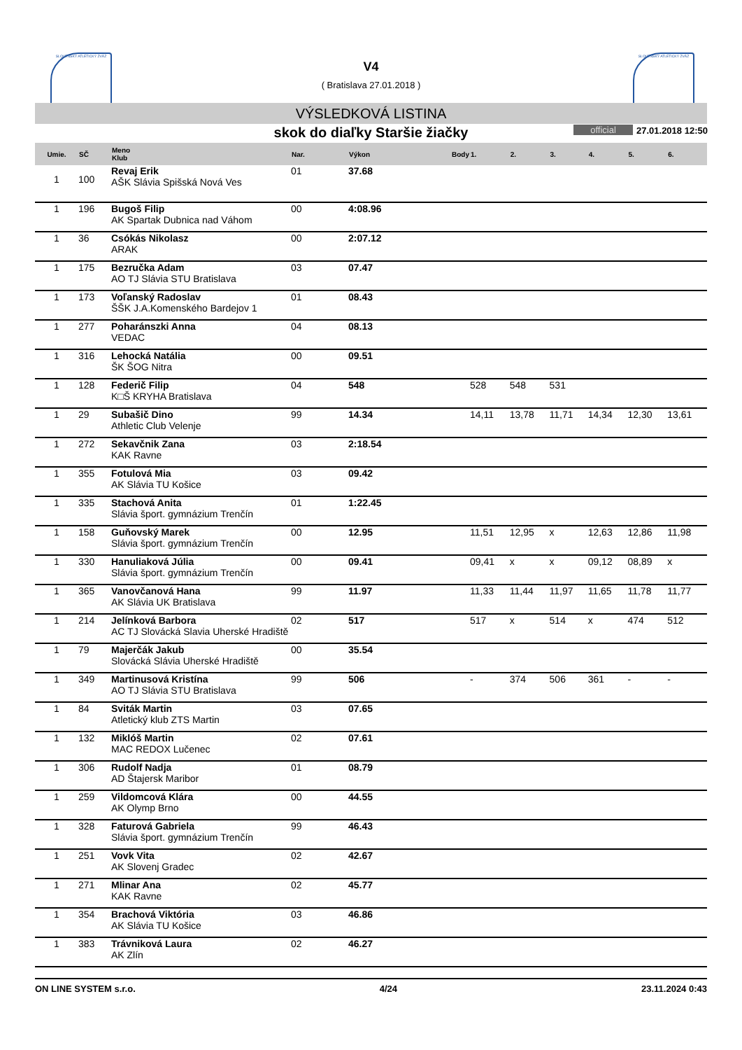SLOVENSKÝ ATLETICKÝ ZVÄZ SLOVENSKÝ ATLETICKÝ ZVÄZ
V4
( Bratislava 27.01.2018 )
VÝSLEDKOVÁ LISTINA
skok do diaľky Staršie žiačky official 27.01.2018 12:50
| Umie. | SČ | Meno Klub | Nar. | Výkon | Body | 1. | 2. | 3. | 4. | 5. | 6. |
| --- | --- | --- | --- | --- | --- | --- | --- | --- | --- | --- | --- |
| 1 | 100 | Revaj Erik AŠK Slávia Spišská Nová Ves | 01 | 37.68 | | | | | | | |
| 1 | 196 | Bugoš Filip AK Spartak Dubnica nad Váhom | 00 | 4:08.96 | | | | | | | |
| 1 | 36 | Csókás Nikolasz ARAK | 00 | 2:07.12 | | | | | | | |
| 1 | 175 | Bezručka Adam AO TJ Slávia STU Bratislava | 03 | 07.47 | | | | | | | |
| 1 | 173 | Voľanský Radoslav ŠŠK J.A.Komenského Bardejov 1 | 01 | 08.43 | | | | | | | |
| 1 | 277 | Poharánszki Anna VEDAC | 04 | 08.13 | | | | | | | |
| 1 | 316 | Lehocká Natália ŠK ŠOG Nitra | 00 | 09.51 | | | | | | | |
| 1 | 128 | Federič Filip K□Š KRYHA Bratislava | 04 | 548 | | 528 | 548 | 531 | | | |
| 1 | 29 | Subašič Dino Athletic Club Velenje | 99 | 14.34 | | 14,11 | 13,78 | 11,71 | 14,34 | 12,30 | 13,61 |
| 1 | 272 | Sekavčnik Zana KAK Ravne | 03 | 2:18.54 | | | | | | | |
| 1 | 355 | Fotulová Mia AK Slávia TU Košice | 03 | 09.42 | | | | | | | |
| 1 | 335 | Stachová Anita Slávia šport. gymnázium Trenčín | 01 | 1:22.45 | | | | | | | |
| 1 | 158 | Guňovský Marek Slávia šport. gymnázium Trenčín | 00 | 12.95 | | 11,51 | 12,95 | x | 12,63 | 12,86 | 11,98 |
| 1 | 330 | Hanuliaková Júlia Slávia šport. gymnázium Trenčín | 00 | 09.41 | | 09,41 | x | x | 09,12 | 08,89 | x |
| 1 | 365 | Vanovčanová Hana AK Slávia UK Bratislava | 99 | 11.97 | | 11,33 | 11,44 | 11,97 | 11,65 | 11,78 | 11,77 |
| 1 | 214 | Jelínková Barbora AC TJ Slovácká Slavia Uherské Hradiště | 02 | 517 | | 517 | x | 514 | x | 474 | 512 |
| 1 | 79 | Majerčák Jakub Slovácká Slávia Uherské Hradiště | 00 | 35.54 | | | | | | | |
| 1 | 349 | Martinusová Kristína AO TJ Slávia STU Bratislava | 99 | 506 | | - | 374 | 506 | 361 | - | - |
| 1 | 84 | Sviták Martin Atletický klub ZTS Martin | 03 | 07.65 | | | | | | | |
| 1 | 132 | Miklóš Martin MAC REDOX Lučenec | 02 | 07.61 | | | | | | | |
| 1 | 306 | Rudolf Nadja AD Štajersk Maribor | 01 | 08.79 | | | | | | | |
| 1 | 259 | Vildomcová Klára AK Olymp Brno | 00 | 44.55 | | | | | | | |
| 1 | 328 | Faturová Gabriela Slávia šport. gymnázium Trenčín | 99 | 46.43 | | | | | | | |
| 1 | 251 | Vovk Vita AK Slovenj Gradec | 02 | 42.67 | | | | | | | |
| 1 | 271 | Mlinar Ana KAK Ravne | 02 | 45.77 | | | | | | | |
| 1 | 354 | Brachová Viktória AK Slávia TU Košice | 03 | 46.86 | | | | | | | |
| 1 | 383 | Trávniková Laura AK Zlín | 02 | 46.27 | | | | | | | |
ON LINE SYSTEM s.r.o. 4/24 23.11.2024 0:43